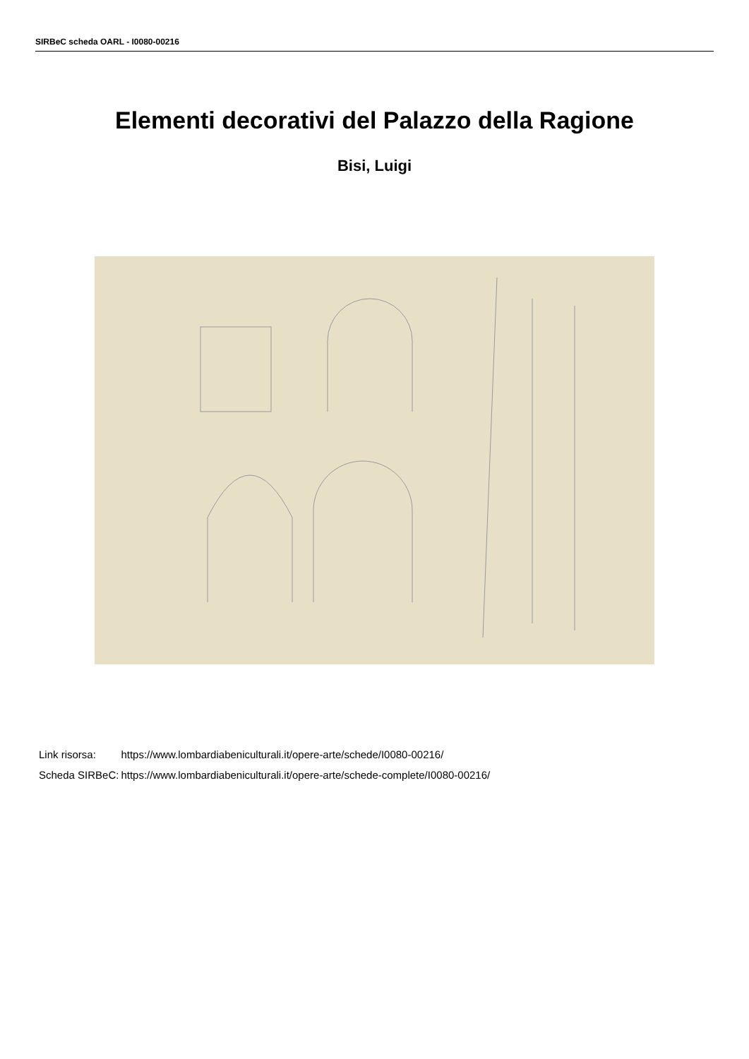SIRBeC scheda OARL - I0080-00216
Elementi decorativi del Palazzo della Ragione
Bisi, Luigi
| Link risorsa: | https://www.lombardiabeniculturali.it/opere-arte/schede/I0080-00216/ |
| Scheda SIRBeC: | https://www.lombardiabeniculturali.it/opere-arte/schede-complete/I0080-00216/ |